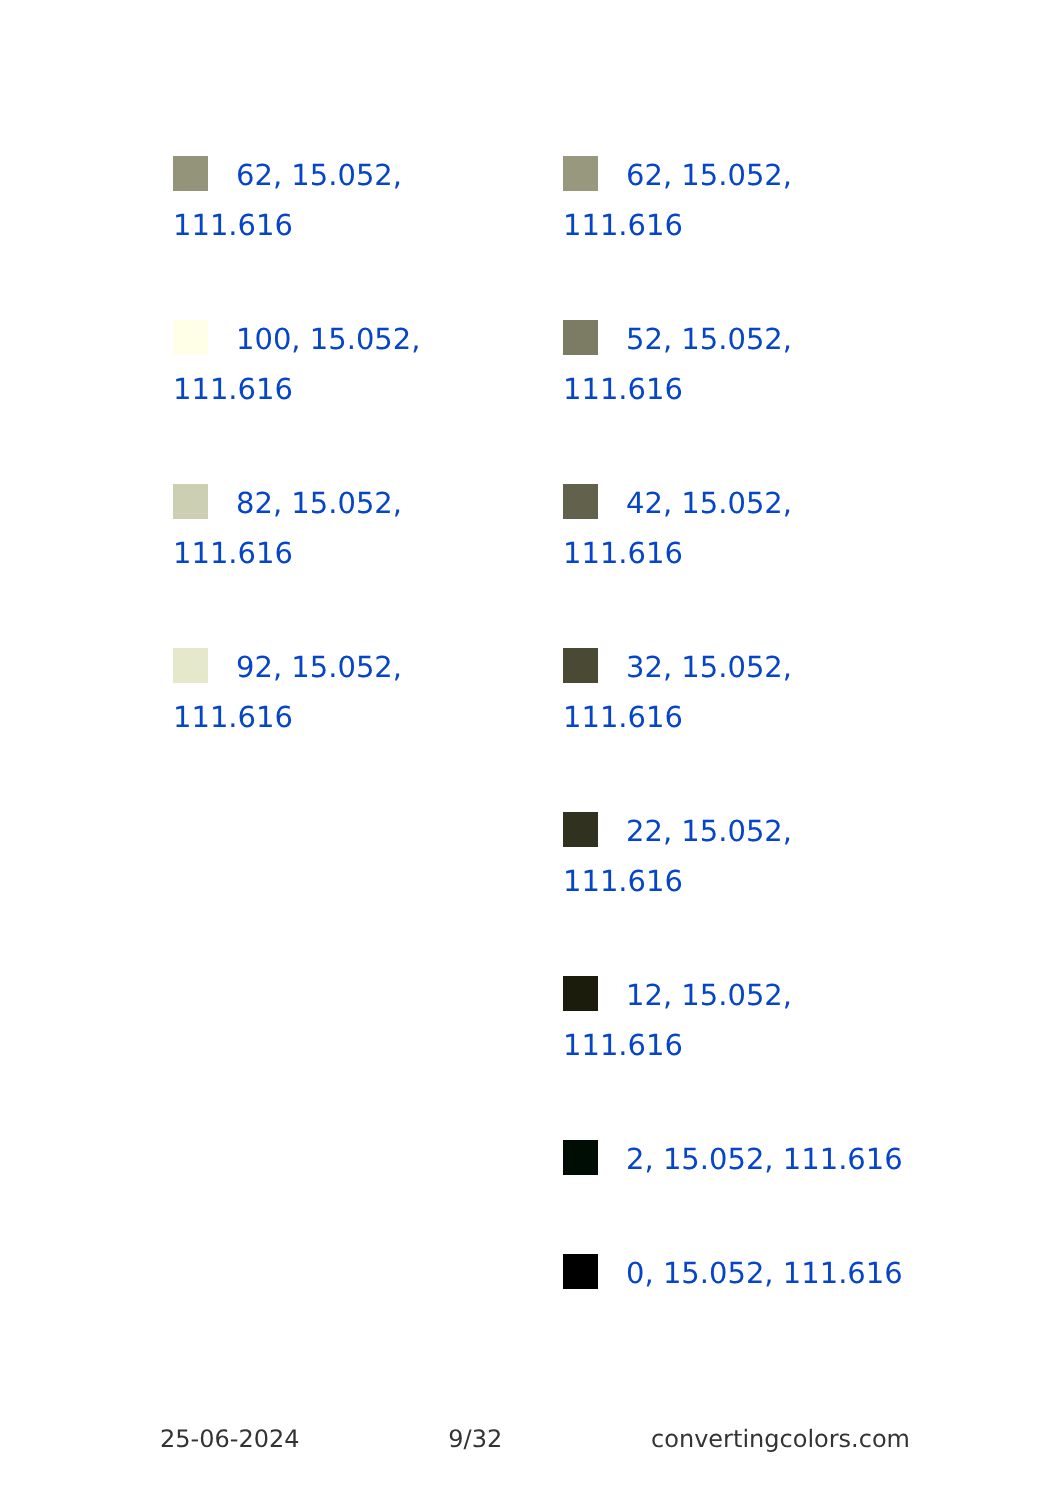62, 15.052,
111.616
100, 15.052,
111.616
82, 15.052,
111.616
92, 15.052,
111.616
62, 15.052,
111.616
52, 15.052,
111.616
42, 15.052,
111.616
32, 15.052,
111.616
22, 15.052,
111.616
12, 15.052,
111.616
2, 15.052, 111.616
0, 15.052, 111.616
25-06-2024 9/32 convertingcolors.com